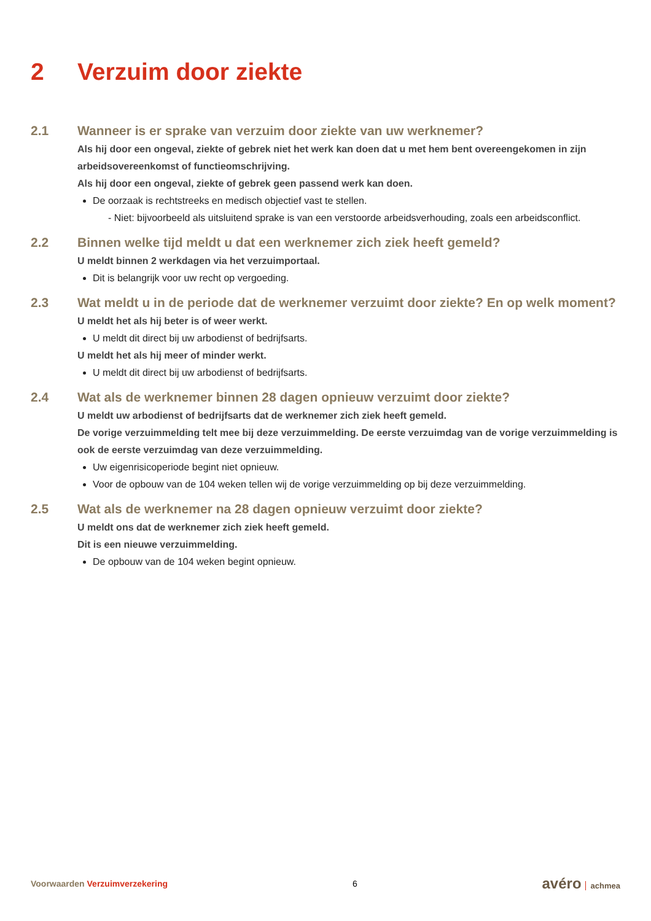2 Verzuim door ziekte
2.1 Wanneer is er sprake van verzuim door ziekte van uw werknemer?
Als hij door een ongeval, ziekte of gebrek niet het werk kan doen dat u met hem bent overeengekomen in zijn arbeidsovereenkomst of functieomschrijving.
Als hij door een ongeval, ziekte of gebrek geen passend werk kan doen.
De oorzaak is rechtstreeks en medisch objectief vast te stellen.
- Niet: bijvoorbeeld als uitsluitend sprake is van een verstoorde arbeidsverhouding, zoals een arbeidsconflict.
2.2 Binnen welke tijd meldt u dat een werknemer zich ziek heeft gemeld?
U meldt binnen 2 werkdagen via het verzuimportaal.
Dit is belangrijk voor uw recht op vergoeding.
2.3 Wat meldt u in de periode dat de werknemer verzuimt door ziekte? En op welk moment?
U meldt het als hij beter is of weer werkt.
U meldt dit direct bij uw arbodienst of bedrijfsarts.
U meldt het als hij meer of minder werkt.
U meldt dit direct bij uw arbodienst of bedrijfsarts.
2.4 Wat als de werknemer binnen 28 dagen opnieuw verzuimt door ziekte?
U meldt uw arbodienst of bedrijfsarts dat de werknemer zich ziek heeft gemeld.
De vorige verzuimmelding telt mee bij deze verzuimmelding. De eerste verzuimdag van de vorige verzuimmelding is ook de eerste verzuimdag van deze verzuimmelding.
Uw eigenrisicoperiode begint niet opnieuw.
Voor de opbouw van de 104 weken tellen wij de vorige verzuimmelding op bij deze verzuimmelding.
2.5 Wat als de werknemer na 28 dagen opnieuw verzuimt door ziekte?
U meldt ons dat de werknemer zich ziek heeft gemeld.
Dit is een nieuwe verzuimmelding.
De opbouw van de 104 weken begint opnieuw.
Voorwaarden Verzuimverzekering 6
avéro achmea